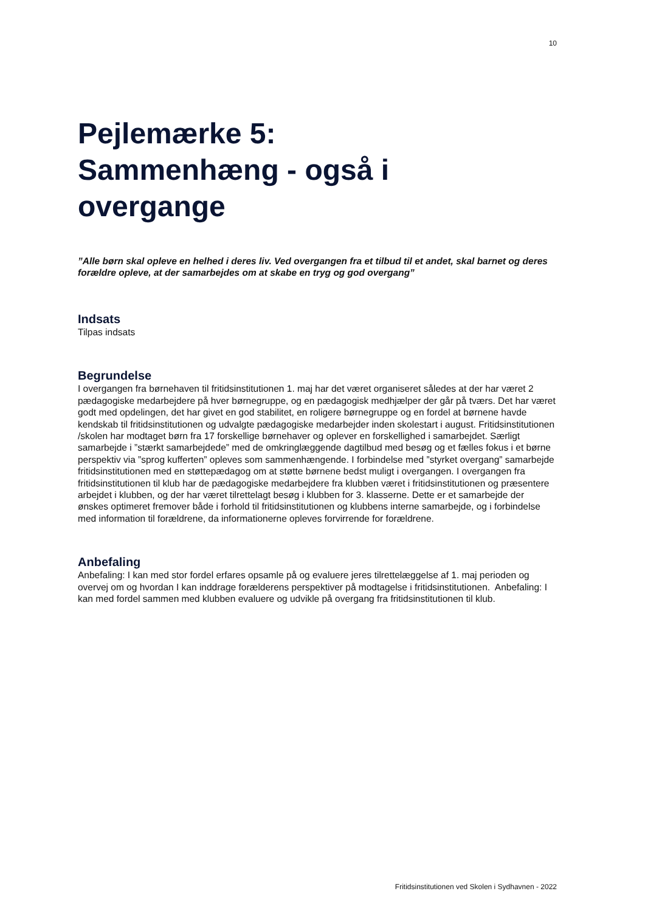10
Pejlemærke 5:
Sammenhæng - også i
overgange
”Alle børn skal opleve en helhed i deres liv. Ved overgangen fra et tilbud til et andet, skal barnet og deres forældre opleve, at der samarbejdes om at skabe en tryg og god overgang”
Indsats
Tilpas indsats
Begrundelse
I overgangen fra børnehaven til fritidsinstitutionen 1. maj har det været organiseret således at der har været 2 pædagogiske medarbejdere på hver børnegruppe, og en pædagogisk medhjælper der går på tværs. Det har været godt med opdelingen, det har givet en god stabilitet, en roligere børnegruppe og en fordel at børnene havde kendskab til fritidsinstitutionen og udvalgte pædagogiske medarbejder inden skolestart i august. Fritidsinstitutionen /skolen har modtaget børn fra 17 forskellige børnehaver og oplever en forskellighed i samarbejdet. Særligt samarbejde i ”stærkt samarbejdede” med de omkringlæggende dagtilbud med besøg og et fælles fokus i et børne perspektiv via ”sprog kufferten” opleves som sammenhængende. I forbindelse med ”styrket overgang” samarbejde fritidsinstitutionen med en støttepædagog om at støtte børnene bedst muligt i overgangen. I overgangen fra fritidsinstitutionen til klub har de pædagogiske medarbejdere fra klubben været i fritidsinstitutionen og præsentere arbejdet i klubben, og der har været tilrettelagt besøg i klubben for 3. klasserne. Dette er et samarbejde der ønskes optimeret fremover både i forhold til fritidsinstitutionen og klubbens interne samarbejde, og i forbindelse med information til forældrene, da informationerne opleves forvirrende for forældrene.
Anbefaling
Anbefaling: I kan med stor fordel erfares opsamle på og evaluere jeres tilrettelæggelse af 1. maj perioden og overvej om og hvordan I kan inddrage forælderens perspektiver på modtagelse i fritidsinstitutionen. Anbefaling: I kan med fordel sammen med klubben evaluere og udvikle på overgang fra fritidsinstitutionen til klub.
Fritidsinstitutionen ved Skolen i Sydhavnen - 2022